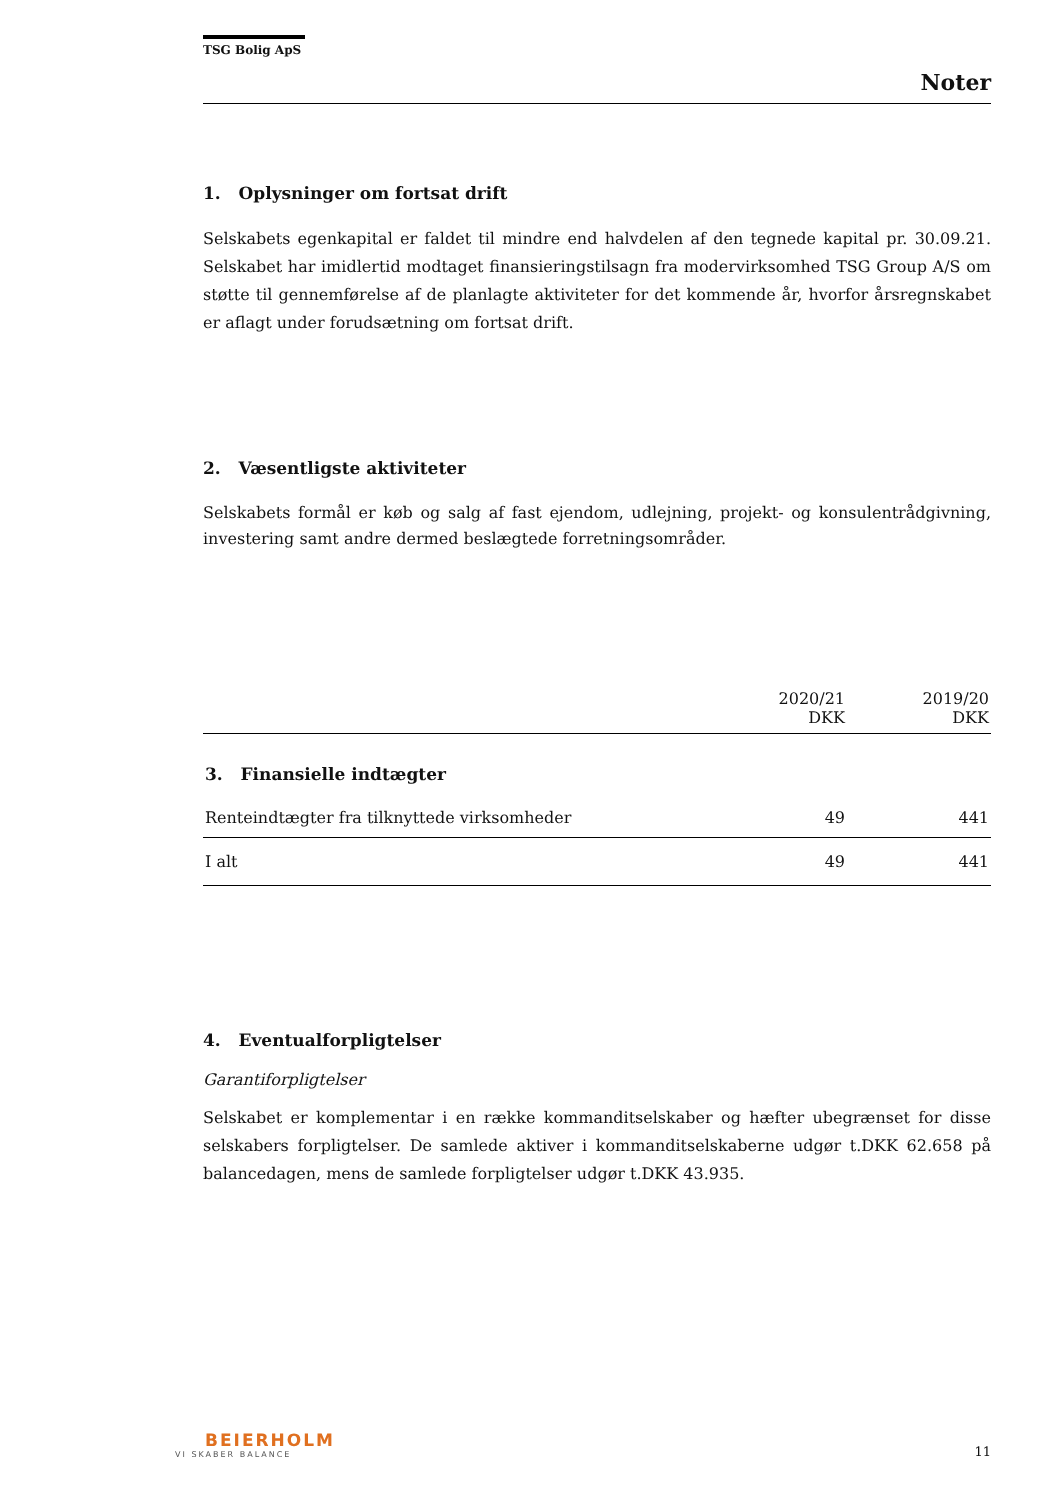TSG Bolig ApS
Noter
1. Oplysninger om fortsat drift
Selskabets egenkapital er faldet til mindre end halvdelen af den tegnede kapital pr. 30.09.21. Selskabet har imidlertid modtaget finansieringstilsagn fra modervirksomhed TSG Group A/S om støtte til gennemførelse af de planlagte aktiviteter for det kommende år, hvorfor årsregnskabet er aflagt under forudsætning om fortsat drift.
2. Væsentligste aktiviteter
Selskabets formål er køb og salg af fast ejendom, udlejning, projekt- og konsulentrådgivning, investering samt andre dermed beslægtede forretningsområder.
| | 2020/21 DKK | 2019/20 DKK |
| --- | --- | --- |
| 3. Finansielle indtægter | | |
| Renteindtægter fra tilknyttede virksomheder | 49 | 441 |
| I alt | 49 | 441 |
4. Eventualforpligtelser
Garantiforpligtelser
Selskabet er komplementar i en række kommanditselskaber og hæfter ubegrænset for disse selskabers forpligtelser. De samlede aktiver i kommanditselskaberne udgør t.DKK 62.658 på balancedagen, mens de samlede forpligtelser udgør t.DKK 43.935.
BEIERHOLM
VI SKABER BALANCE
11